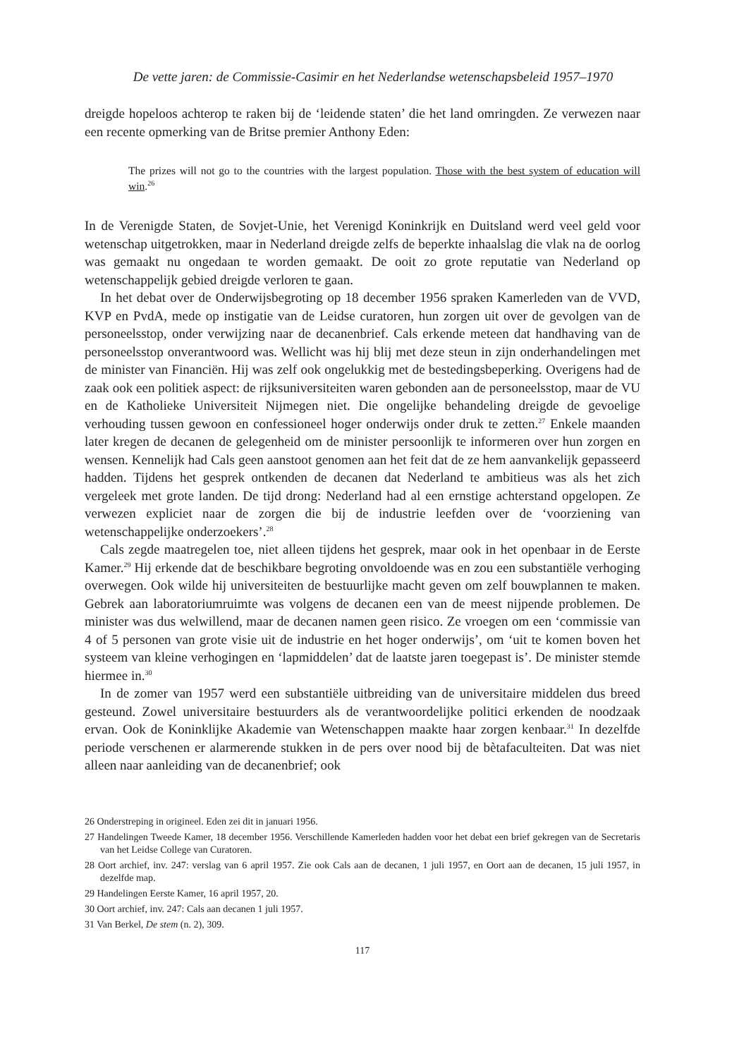De vette jaren: de Commissie-Casimir en het Nederlandse wetenschapsbeleid 1957–1970
dreigde hopeloos achterop te raken bij de ‘leidende staten’ die het land omringden. Ze verwezen naar een recente opmerking van de Britse premier Anthony Eden:
The prizes will not go to the countries with the largest population. Those with the best system of education will win.<sup>26</sup>
In de Verenigde Staten, de Sovjet-Unie, het Verenigd Koninkrijk en Duitsland werd veel geld voor wetenschap uitgetrokken, maar in Nederland dreigde zelfs de beperkte inhaalslag die vlak na de oorlog was gemaakt nu ongedaan te worden gemaakt. De ooit zo grote reputatie van Nederland op wetenschappelijk gebied dreigde verloren te gaan.
In het debat over de Onderwijsbegroting op 18 december 1956 spraken Kamerleden van de VVD, KVP en PvdA, mede op instigatie van de Leidse curatoren, hun zorgen uit over de gevolgen van de personeelsstop, onder verwijzing naar de decanenbrief. Cals erkende meteen dat handhaving van de personeelsstop onverantwoord was. Wellicht was hij blij met deze steun in zijn onderhandelingen met de minister van Financiën. Hij was zelf ook ongelukkig met de bestedingsbeperking. Overigens had de zaak ook een politiek aspect: de rijksuniversiteiten waren gebonden aan de personeelsstop, maar de VU en de Katholieke Universiteit Nijmegen niet. Die ongelijke behandeling dreigde de gevoelige verhouding tussen gewoon en confessioneel hoger onderwijs onder druk te zetten.<sup>27</sup> Enkele maanden later kregen de decanen de gelegenheid om de minister persoonlijk te informeren over hun zorgen en wensen. Kennelijk had Cals geen aanstoot genomen aan het feit dat de ze hem aanvankelijk gepasseerd hadden. Tijdens het gesprek ontkenden de decanen dat Nederland te ambitieus was als het zich vergeleek met grote landen. De tijd drong: Nederland had al een ernstige achterstand opgelopen. Ze verwezen expliciet naar de zorgen die bij de industrie leefden over de ‘voorziening van wetenschappelijke onderzoekers’.<sup>28</sup>
Cals zegde maatregelen toe, niet alleen tijdens het gesprek, maar ook in het openbaar in de Eerste Kamer.<sup>29</sup> Hij erkende dat de beschikbare begroting onvoldoende was en zou een substantiële verhoging overwegen. Ook wilde hij universiteiten de bestuurlijke macht geven om zelf bouwplannen te maken. Gebrek aan laboratoriumruimte was volgens de decanen een van de meest nijpende problemen. De minister was dus welwillend, maar de decanen namen geen risico. Ze vroegen om een ‘commissie van 4 of 5 personen van grote visie uit de industrie en het hoger onderwijs’, om ‘uit te komen boven het systeem van kleine verhogingen en ‘lapmiddelen’ dat de laatste jaren toegepast is’. De minister stemde hiermee in.<sup>30</sup>
In de zomer van 1957 werd een substantiële uitbreiding van de universitaire middelen dus breed gesteund. Zowel universitaire bestuurders als de verantwoordelijke politici erkenden de noodzaak ervan. Ook de Koninklijke Akademie van Wetenschappen maakte haar zorgen kenbaar.<sup>31</sup> In dezelfde periode verschenen er alarmerende stukken in de pers over nood bij de bètafaculteiten. Dat was niet alleen naar aanleiding van de decanenbrief; ook
26 Onderstreping in origineel. Eden zei dit in januari 1956.
27 Handelingen Tweede Kamer, 18 december 1956. Verschillende Kamerleden hadden voor het debat een brief gekregen van de Secretaris van het Leidse College van Curatoren.
28 Oort archief, inv. 247: verslag van 6 april 1957. Zie ook Cals aan de decanen, 1 juli 1957, en Oort aan de decanen, 15 juli 1957, in dezelfde map.
29 Handelingen Eerste Kamer, 16 april 1957, 20.
30 Oort archief, inv. 247: Cals aan decanen 1 juli 1957.
31 Van Berkel, De stem (n. 2), 309.
117